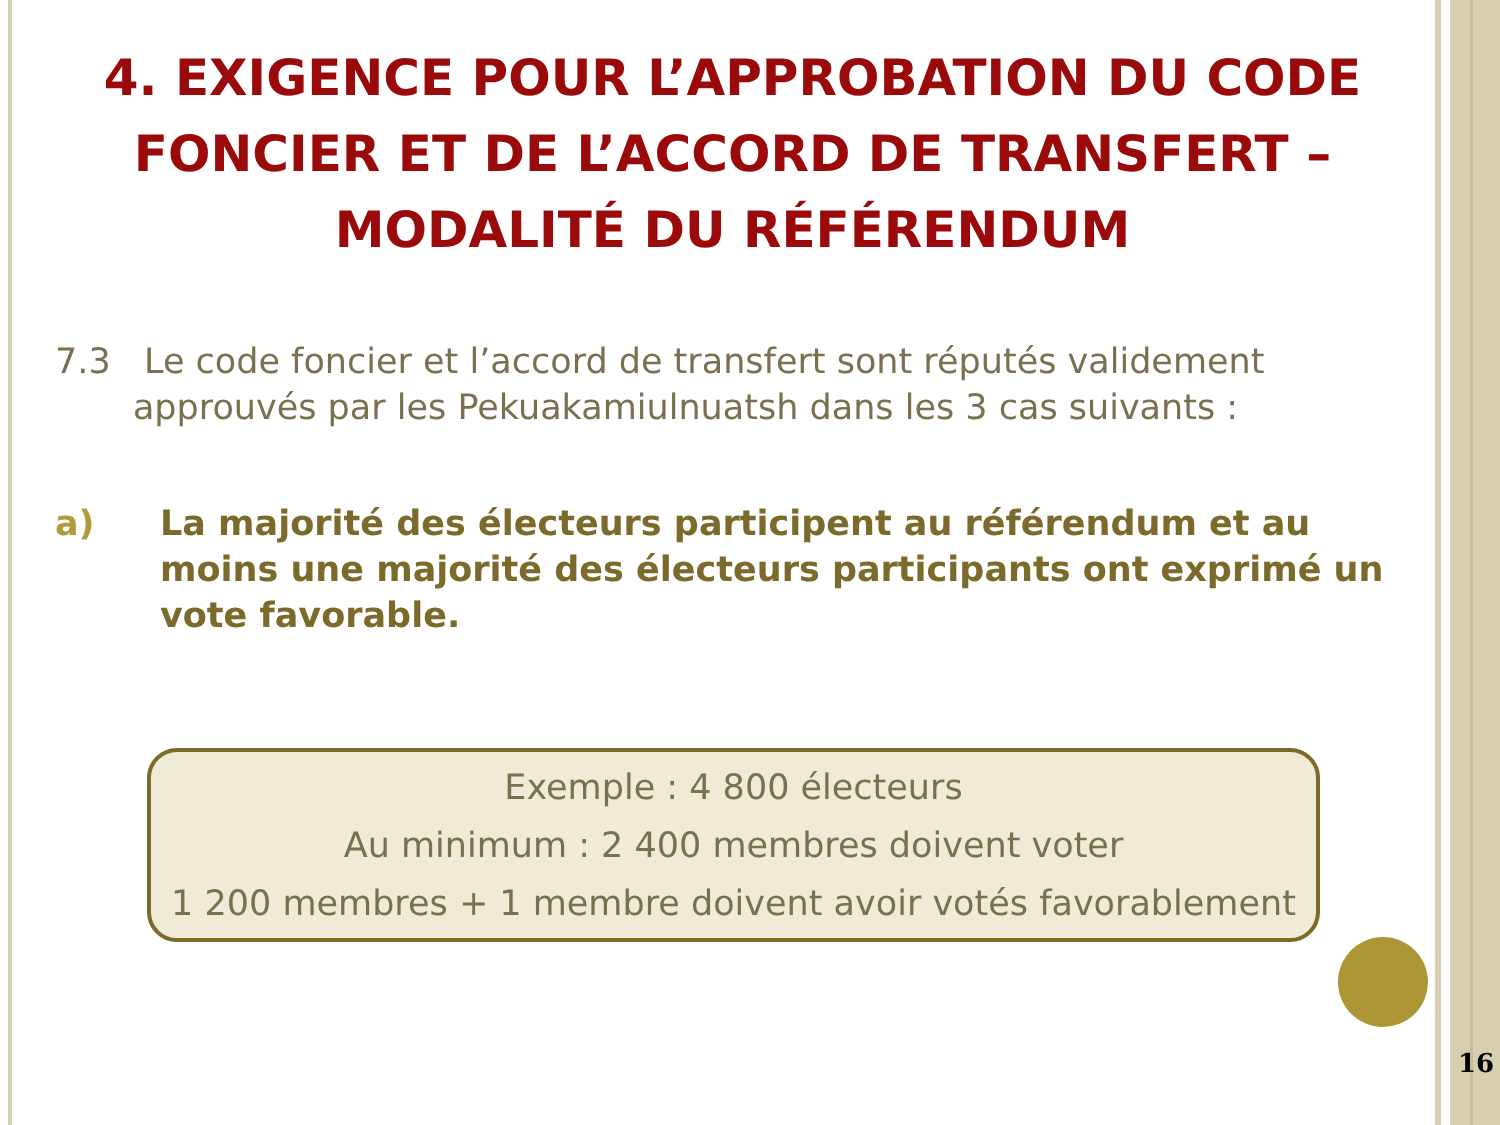4. EXIGENCE POUR L’APPROBATION DU CODE FONCIER ET DE L’ACCORD DE TRANSFERT – MODALITÉ DU RÉFÉRENDUM
7.3 Le code foncier et l’accord de transfert sont réputés validement
approuvés par les Pekuakamiulnuatsh dans les 3 cas suivants :
a) La majorité des électeurs participent au référendum et au moins une majorité des électeurs participants ont exprimé un vote favorable.
Exemple : 4 800 électeurs
Au minimum : 2 400 membres doivent voter
1 200 membres + 1 membre doivent avoir votés favorablement
16